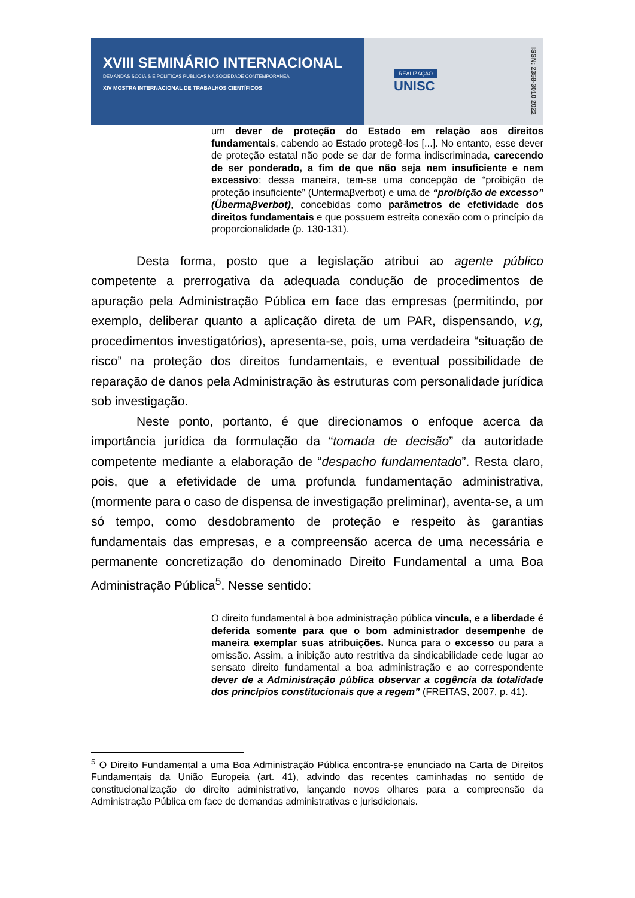XVIII SEMINÁRIO INTERNACIONAL
DEMANDAS SOCIAIS E POLÍTICAS PÚBLICAS NA SOCIEDADE CONTEMPORÂNEA
XIV MOSTRA INTERNACIONAL DE TRABALHOS CIENTÍFICOS
REALIZAÇÃO
UNISC
ISSN: 2358-3010 2022
um dever de proteção do Estado em relação aos direitos fundamentais, cabendo ao Estado protegê-los [...]. No entanto, esse dever de proteção estatal não pode se dar de forma indiscriminada, carecendo de ser ponderado, a fim de que não seja nem insuficiente e nem excessivo; dessa maneira, tem-se uma concepção de “proibição de proteção insuficiente” (Untermaβverbot) e uma de “proibição de excesso” (Übermaβverbot), concebidas como parâmetros de efetividade dos direitos fundamentais e que possuem estreita conexão com o princípio da proporcionalidade (p. 130-131).
Desta forma, posto que a legislação atribui ao agente público competente a prerrogativa da adequada condução de procedimentos de apuração pela Administração Pública em face das empresas (permitindo, por exemplo, deliberar quanto a aplicação direta de um PAR, dispensando, v.g, procedimentos investigatórios), apresenta-se, pois, uma verdadeira “situação de risco” na proteção dos direitos fundamentais, e eventual possibilidade de reparação de danos pela Administração às estruturas com personalidade jurídica sob investigação.
Neste ponto, portanto, é que direcionamos o enfoque acerca da importância jurídica da formulação da “tomada de decisão” da autoridade competente mediante a elaboração de “despacho fundamentado”. Resta claro, pois, que a efetividade de uma profunda fundamentação administrativa, (mormente para o caso de dispensa de investigação preliminar), aventa-se, a um só tempo, como desdobramento de proteção e respeito às garantias fundamentais das empresas, e a compreensão acerca de uma necessária e permanente concretização do denominado Direito Fundamental a uma Boa Administração Pública<sup>5</sup>. Nesse sentido:
O direito fundamental à boa administração pública vincula, e a liberdade é deferida somente para que o bom administrador desempenhe de maneira exemplar suas atribuições. Nunca para o excesso ou para a omissão. Assim, a inibição auto restritiva da sindicabilidade cede lugar ao sensato direito fundamental a boa administração e ao correspondente dever de a Administração pública observar a cogência da totalidade dos princípios constitucionais que a regem” (FREITAS, 2007, p. 41).
<sup>5</sup> O Direito Fundamental a uma Boa Administração Pública encontra-se enunciado na Carta de Direitos Fundamentais da União Europeia (art. 41), advindo das recentes caminhadas no sentido de constitucionalização do direito administrativo, lançando novos olhares para a compreensão da Administração Pública em face de demandas administrativas e jurisdicionais.